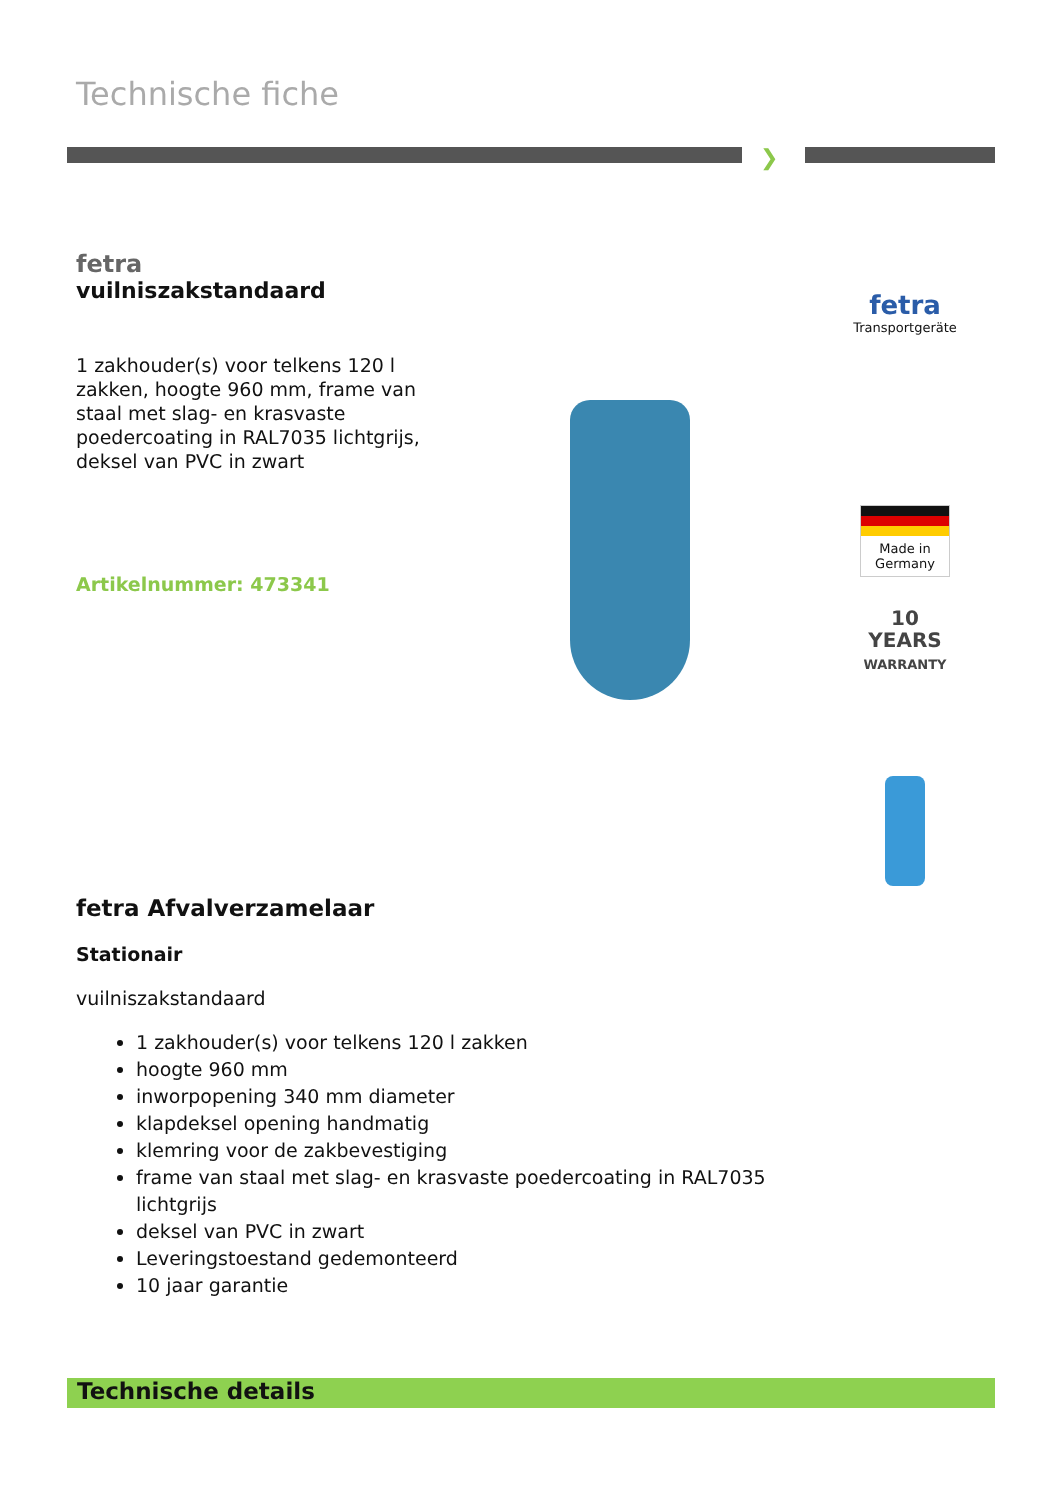Technische fiche
❯
fetra
vuilniszakstandaard
1 zakhouder(s) voor telkens 120 l zakken, hoogte 960 mm, frame van staal met slag- en krasvaste poedercoating in RAL7035 lichtgrijs, deksel van PVC in zwart
Artikelnummer: 473341
fetra
Transportgeräte
Made in Germany
10
YEARS
WARRANTY
fetra Afvalverzamelaar
Stationair
vuilniszakstandaard
1 zakhouder(s) voor telkens 120 l zakken
hoogte 960 mm
inworpopening 340 mm diameter
klapdeksel opening handmatig
klemring voor de zakbevestiging
frame van staal met slag- en krasvaste poedercoating in RAL7035 lichtgrijs
deksel van PVC in zwart
Leveringstoestand gedemonteerd
10 jaar garantie
Technische details